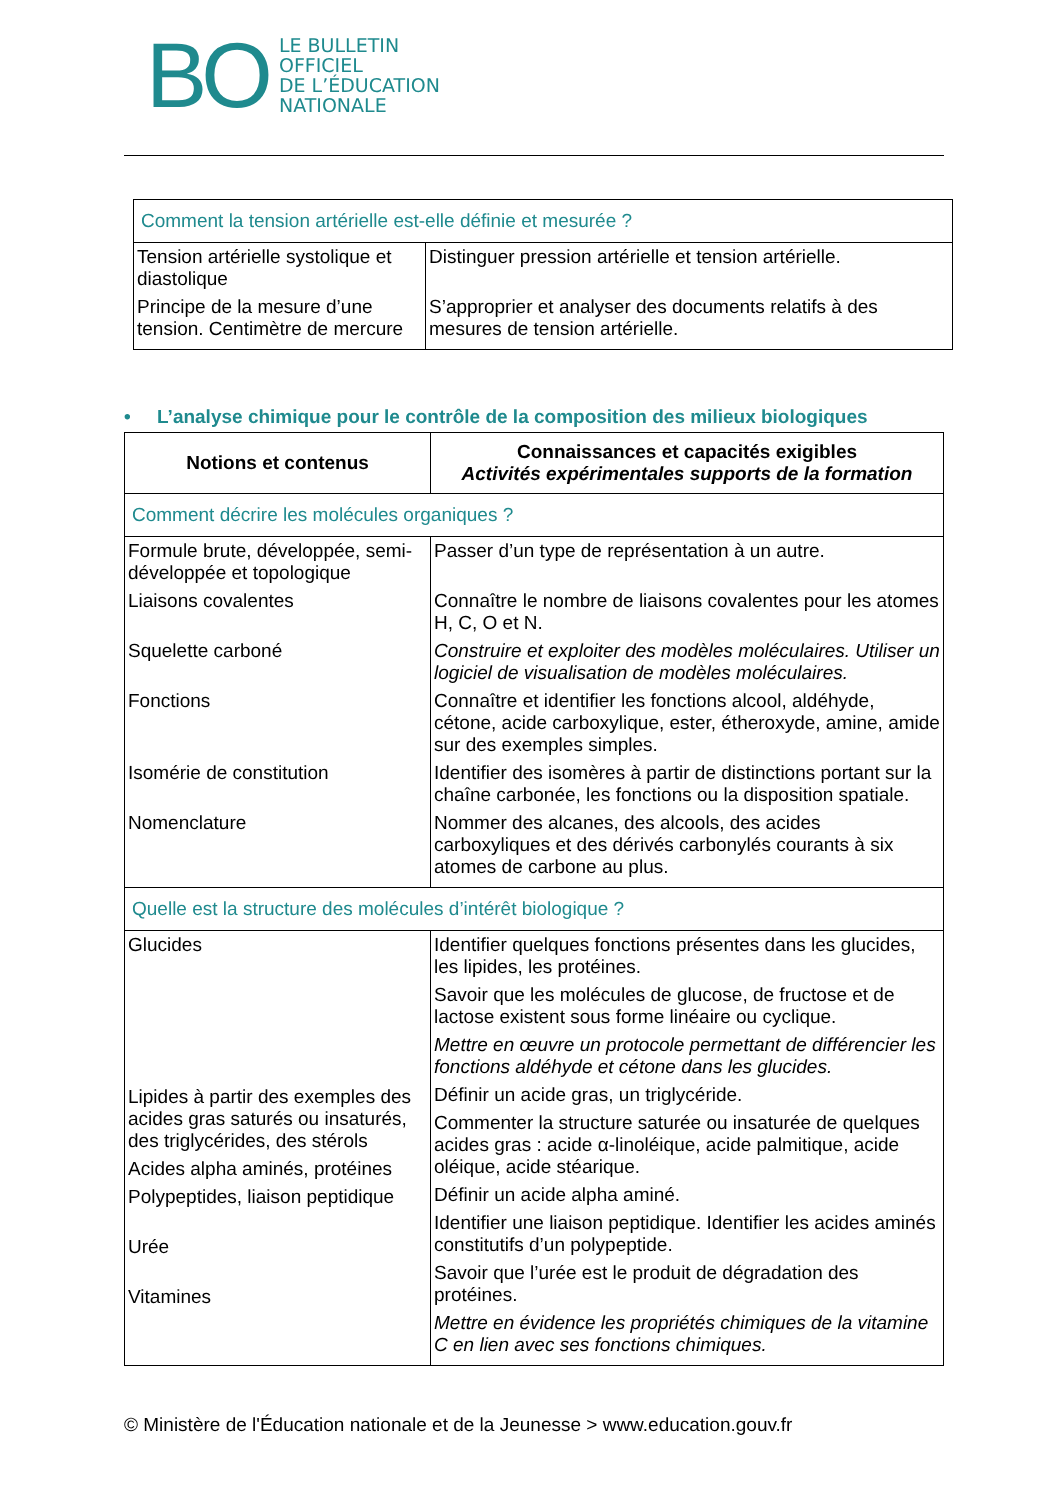BO
LE BULLETIN
OFFICIEL
DE L’ÉDUCATION
NATIONALE
| Comment la tension artérielle est-elle définie et mesurée ? | |
| Tension artérielle systolique et diastolique Principe de la mesure d’une tension. Centimètre de mercure | Distinguer pression artérielle et tension artérielle. S’approprier et analyser des documents relatifs à des mesures de tension artérielle. |
• L’analyse chimique pour le contrôle de la composition des milieux biologiques
| Notions et contenus | Connaissances et capacités exigibles Activités expérimentales supports de la formation |
| --- | --- |
| Comment décrire les molécules organiques ? | |
| Formule brute, développée, semi-développée et topologique Liaisons covalentes Squelette carboné Fonctions Isomérie de constitution Nomenclature | Passer d’un type de représentation à un autre. Connaître le nombre de liaisons covalentes pour les atomes H, C, O et N. Construire et exploiter des modèles moléculaires. Utiliser un logiciel de visualisation de modèles moléculaires. Connaître et identifier les fonctions alcool, aldéhyde, cétone, acide carboxylique, ester, étheroxyde, amine, amide sur des exemples simples. Identifier des isomères à partir de distinctions portant sur la chaîne carbonée, les fonctions ou la disposition spatiale. Nommer des alcanes, des alcools, des acides carboxyliques et des dérivés carbonylés courants à six atomes de carbone au plus. |
| Quelle est la structure des molécules d’intérêt biologique ? | |
| Glucides Lipides à partir des exemples des acides gras saturés ou insaturés, des triglycérides, des stérols Acides alpha aminés, protéines Polypeptides, liaison peptidique Urée Vitamines | Identifier quelques fonctions présentes dans les glucides, les lipides, les protéines. Savoir que les molécules de glucose, de fructose et de lactose existent sous forme linéaire ou cyclique. Mettre en œuvre un protocole permettant de différencier les fonctions aldéhyde et cétone dans les glucides. Définir un acide gras, un triglycéride. Commenter la structure saturée ou insaturée de quelques acides gras : acide α-linoléique, acide palmitique, acide oléique, acide stéarique. Définir un acide alpha aminé. Identifier une liaison peptidique. Identifier les acides aminés constitutifs d’un polypeptide. Savoir que l’urée est le produit de dégradation des protéines. Mettre en évidence les propriétés chimiques de la vitamine C en lien avec ses fonctions chimiques. |
© Ministère de l'Éducation nationale et de la Jeunesse > www.education.gouv.fr